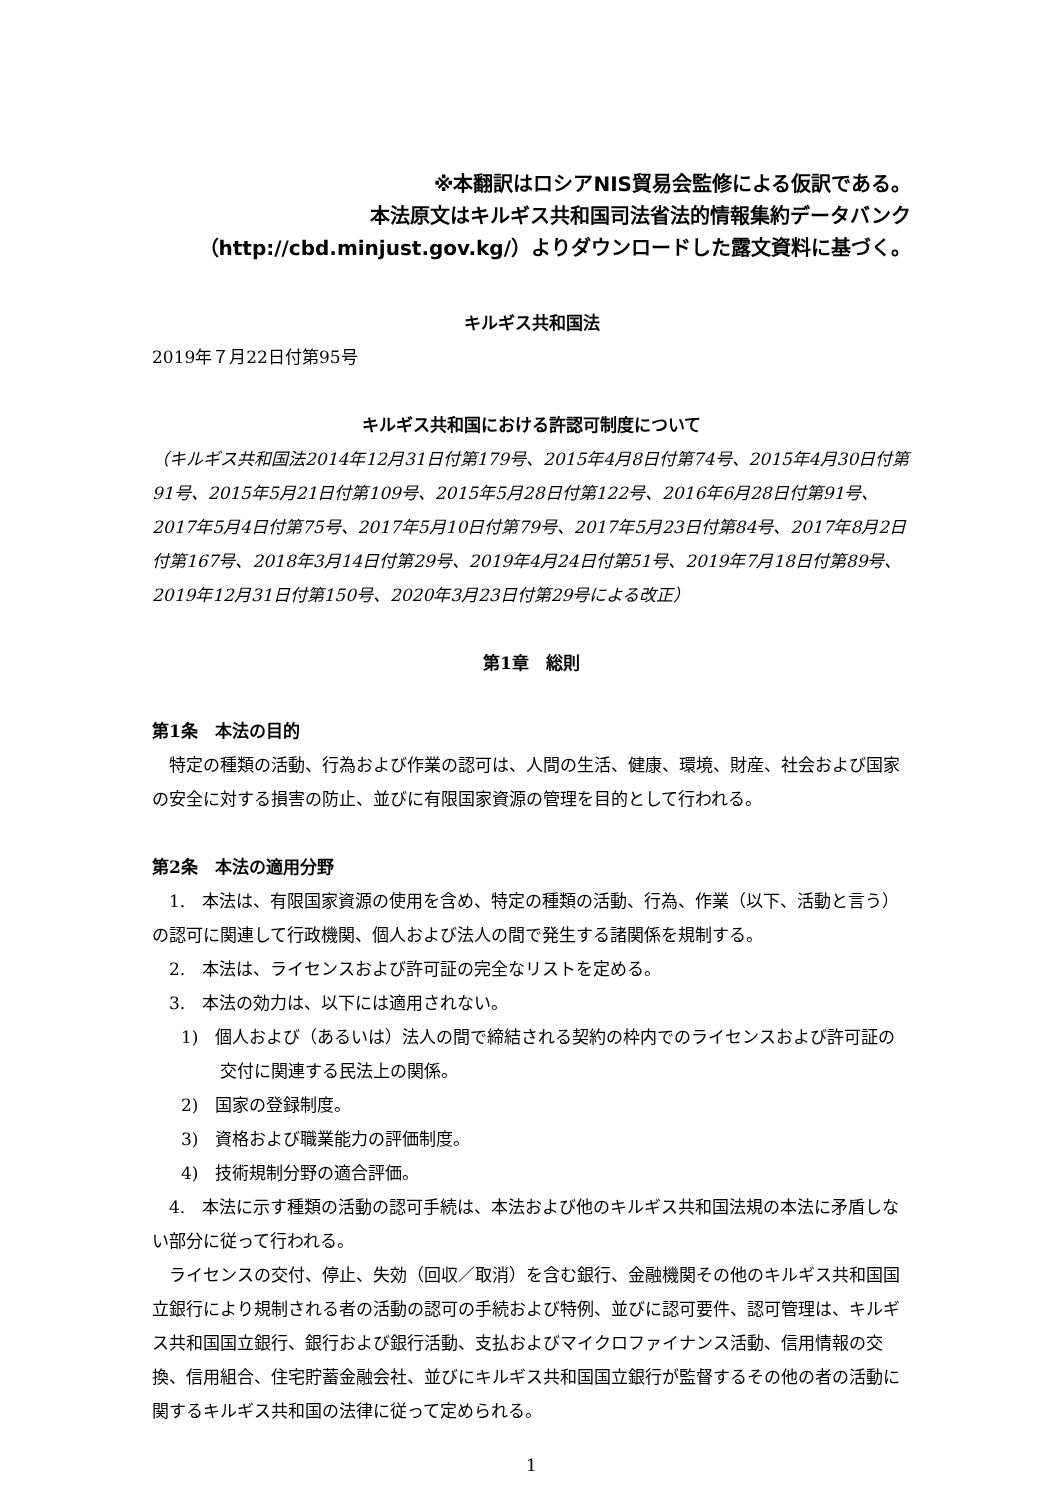※本翻訳はロシアNIS貿易会監修による仮訳である。
本法原文はキルギス共和国司法省法的情報集約データバンク
（http://cbd.minjust.gov.kg/）よりダウンロードした露文資料に基づく。
キルギス共和国法
2019年７月22日付第95号
キルギス共和国における許認可制度について
（キルギス共和国法2014年12月31日付第179号、2015年4月8日付第74号、2015年4月30日付第91号、2015年5月21日付第109号、2015年5月28日付第122号、2016年6月28日付第91号、2017年5月4日付第75号、2017年5月10日付第79号、2017年5月23日付第84号、2017年8月2日付第167号、2018年3月14日付第29号、2019年4月24日付第51号、2019年7月18日付第89号、2019年12月31日付第150号、2020年3月23日付第29号による改正）
第1章　総則
第1条　本法の目的
特定の種類の活動、行為および作業の認可は、人間の生活、健康、環境、財産、社会および国家の安全に対する損害の防止、並びに有限国家資源の管理を目的として行われる。
第2条　本法の適用分野
1.　本法は、有限国家資源の使用を含め、特定の種類の活動、行為、作業（以下、活動と言う）の認可に関連して行政機関、個人および法人の間で発生する諸関係を規制する。
2.　本法は、ライセンスおよび許可証の完全なリストを定める。
3.　本法の効力は、以下には適用されない。
1)　個人および（あるいは）法人の間で締結される契約の枠内でのライセンスおよび許可証の交付に関連する民法上の関係。
2)　国家の登録制度。
3)　資格および職業能力の評価制度。
4)　技術規制分野の適合評価。
4.　本法に示す種類の活動の認可手続は、本法および他のキルギス共和国法規の本法に矛盾しない部分に従って行われる。
ライセンスの交付、停止、失効（回収／取消）を含む銀行、金融機関その他のキルギス共和国国立銀行により規制される者の活動の認可の手続および特例、並びに認可要件、認可管理は、キルギス共和国国立銀行、銀行および銀行活動、支払およびマイクロファイナンス活動、信用情報の交換、信用組合、住宅貯蓄金融会社、並びにキルギス共和国国立銀行が監督するその他の者の活動に関するキルギス共和国の法律に従って定められる。
1